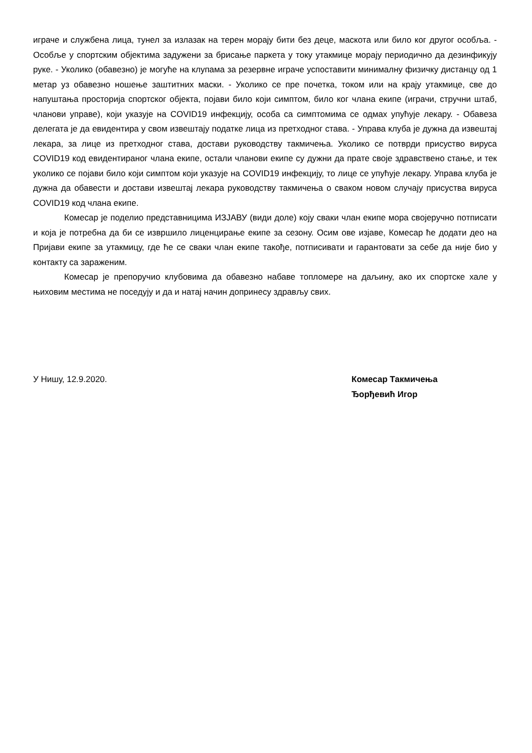играче и службена лица, тунел за излазак на терен морају бити без деце, маскота или било ког другог особља. - Особље у спортским објектима задужени за брисање паркета у току утакмице морају периодично да дезинфикују руке. - Уколико (обавезно) је могуће на клупама за резервне играче успоставити минималну физичку дистанцу од 1 метар уз обавезно ношење заштитних маски. - Уколико се пре почетка, током или на крају утакмице, све до напуштања просторија спортског објекта, појави било који симптом, било ког члана екипе (играчи, стручни штаб, чланови управе), који указује на COVID19 инфекцију, особа са симптомима се одмах упућује лекару. - Обавеза делегата је да евидентира у свом извештају податке лица из претходног става. - Управа клуба је дужна да извештај лекара, за лице из претходног става, достави руководству такмичења. Уколико се потврди присуство вируса COVID19 код евидентираног члана екипе, остали чланови екипе су дужни да прате своје здравствено стање, и тек уколико се појави било који симптом који указује на COVID19 инфекцију, то лице се упућује лекару. Управа клуба је дужна да обавести и достави извештај лекара руководству такмичења о сваком новом случају присуства вируса COVID19 код члана екипе.
Комесар је поделио представницима ИЗЈАВУ (види доле) коју сваки члан екипе мора својеручно потписати и која је потребна да би се извршило лиценцирање екипе за сезону. Осим ове изјаве, Комесар ће додати део на Пријави екипе за утакмицу, где ће се сваки члан екипе такође, потписивати и гарантовати за себе да није био у контакту са зараженим.
Комесар је препоручио клубовима да обавезно набаве топломере на даљину, ако их спортске хале у њиховим местима не поседују и да и натај начин допринесу здрављу свих.
У Нишу, 12.9.2020. Комесар Такмичења
Ђорђевић Игор